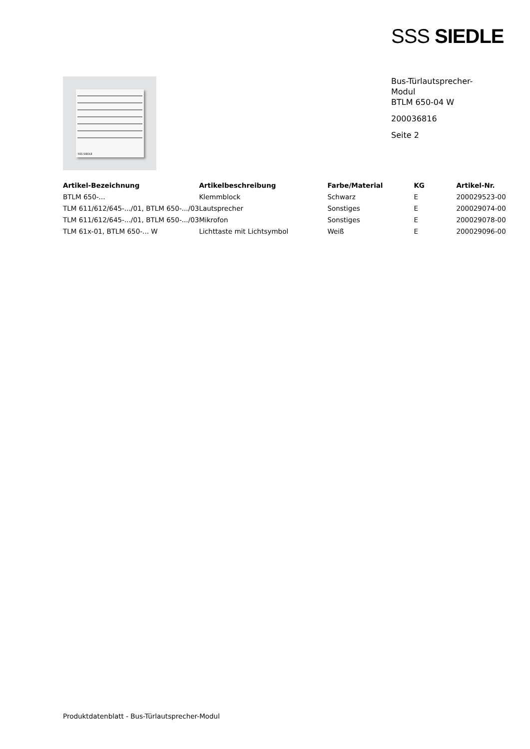SSS SIEDLE
SSS SIEDLE
Bus-Türlautsprecher-
Modul
BTLM 650-04 W
200036816
Seite 2
| Artikel-Bezeichnung | Artikelbeschreibung | Farbe/Material | KG | Artikel-Nr. |
| --- | --- | --- | --- | --- |
| BTLM 650-... | Klemmblock | Schwarz | E | 200029523-00 |
| TLM 611/612/645-.../01, BTLM 650-.../03 | Lautsprecher | Sonstiges | E | 200029074-00 |
| TLM 611/612/645-.../01, BTLM 650-.../03 | Mikrofon | Sonstiges | E | 200029078-00 |
| TLM 61x-01, BTLM 650-... W | Lichttaste mit Lichtsymbol | Weiß | E | 200029096-00 |
Produktdatenblatt - Bus-Türlautsprecher-Modul